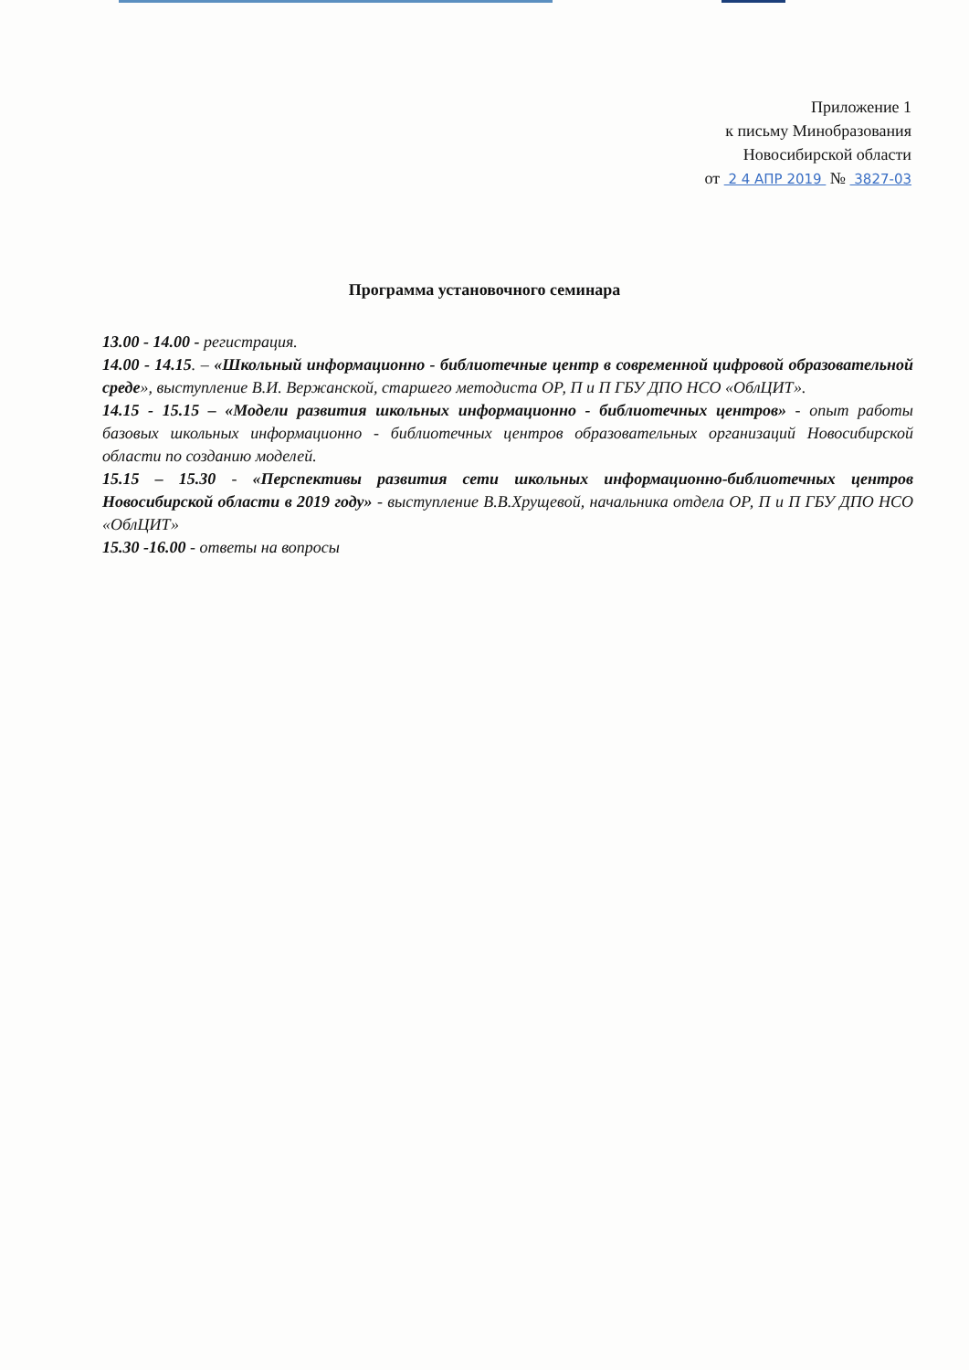Приложение 1
к письму Минобразования
Новосибирской области
от 2 4 АПР 2019 № 3827-03
Программа установочного семинара
13.00 - 14.00 - регистрация.
14.00 - 14.15. – «Школьный информационно - библиотечные центр в современной цифровой образовательной среде», выступление В.И. Вержанской, старшего методиста ОР, П и П ГБУ ДПО НСО «ОблЦИТ».
14.15 - 15.15 – «Модели развития школьных информационно - библиотечных центров» - опыт работы базовых школьных информационно - библиотечных центров образовательных организаций Новосибирской области по созданию моделей.
15.15 – 15.30 - «Перспективы развития сети школьных информационно-библиотечных центров Новосибирской области в 2019 году» - выступление В.В.Хрущевой, начальника отдела ОР, П и П ГБУ ДПО НСО «ОблЦИТ»
15.30 -16.00 - ответы на вопросы